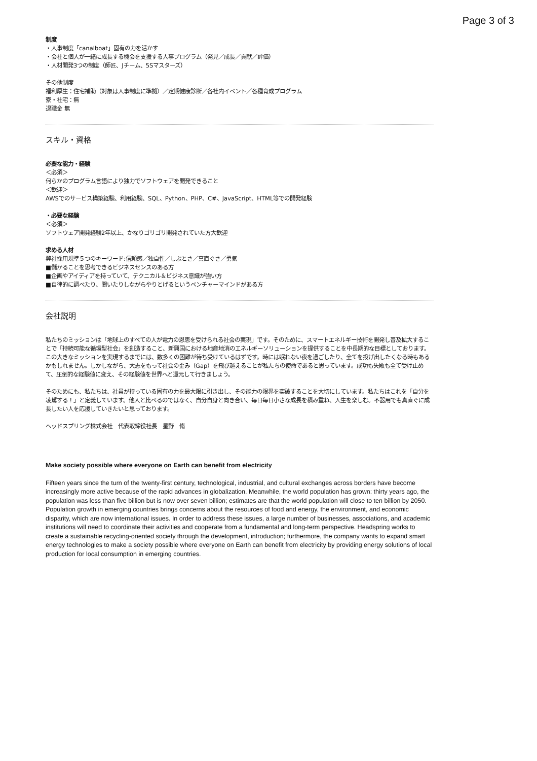Page 3 of 3
制度
・人事制度「canalboat」固有の力を活かす
・会社と個人が一緒に成長する機会を支援する人事プログラム（発見／成長／貢献／評価）
・人材開発3つの制度（師匠、Jチーム、5Sマスターズ）
その他制度
福利厚生：住宅補助（対象は人事制度に準拠）／定期健康診断／各社内イベント／各種育成プログラム
寮・社宅：無
退職金 無
スキル・資格
必要な能力・経験
＜必須＞
何らかのプログラム言語により独力でソフトウェアを開発できること
＜歓迎＞
AWSでのサービス構築経験、利用経験、SQL、Python、PHP、C#、JavaScript、HTML等での開発経験
・必要な経験
＜必須＞
ソフトウェア開発経験2年以上、かなりゴリゴリ開発されていた方大歓迎
求める人材
弊社採用規準５つのキーワード:信頼感／独自性／しぶとさ／真直ぐさ／勇気
■儲かることを思考できるビジネスセンスのある方
■企画やアイディアを持っていて、テクニカル＆ビジネス意識が強い方
■自律的に調べたり、聞いたりしながらやりとげるというベンチャーマインドがある方
会社説明
私たちのミッションは「地球上のすべての人が電力の恩恵を受けられる社会の実現」です。そのために、スマートエネルギー技術を開発し普及拡大することで「持続可能な循環型社会」を創造すること、新興国における地産地消のエネルギーソリューションを提供することを中長期的な目標としております。この大きなミッションを実現するまでには、数多くの困難が待ち受けているはずです。時には眠れない夜を過ごしたり、全てを投げ出したくなる時もあるかもしれません。しかしながら、大志をもって社会の歪み（Gap）を飛び越えることが私たちの使命であると思っています。成功も失敗も全て受け止めて、圧倒的な経験値に変え、その経験値を世界へと還元して行きましょう。
そのためにも、私たちは、社員が持っている固有の力を最大限に引き出し、その能力の限界を突破することを大切にしています。私たちはこれを「自分を凌駕する！」と定義しています。他人と比べるのではなく、自分自身と向き合い、毎日毎日小さな成長を積み重ね、人生を楽しむ。不器用でも真直ぐに成長したい人を応援していきたいと思っております。
ヘッドスプリング株式会社　代表取締役社長　星野　脩
Make society possible where everyone on Earth can benefit from electricity
Fifteen years since the turn of the twenty-first century, technological, industrial, and cultural exchanges across borders have become increasingly more active because of the rapid advances in globalization. Meanwhile, the world population has grown: thirty years ago, the population was less than five billion but is now over seven billion; estimates are that the world population will close to ten billion by 2050. Population growth in emerging countries brings concerns about the resources of food and energy, the environment, and economic disparity, which are now international issues. In order to address these issues, a large number of businesses, associations, and academic institutions will need to coordinate their activities and cooperate from a fundamental and long-term perspective. Headspring works to create a sustainable recycling-oriented society through the development, introduction; furthermore, the company wants to expand smart energy technologies to make a society possible where everyone on Earth can benefit from electricity by providing energy solutions of local production for local consumption in emerging countries.